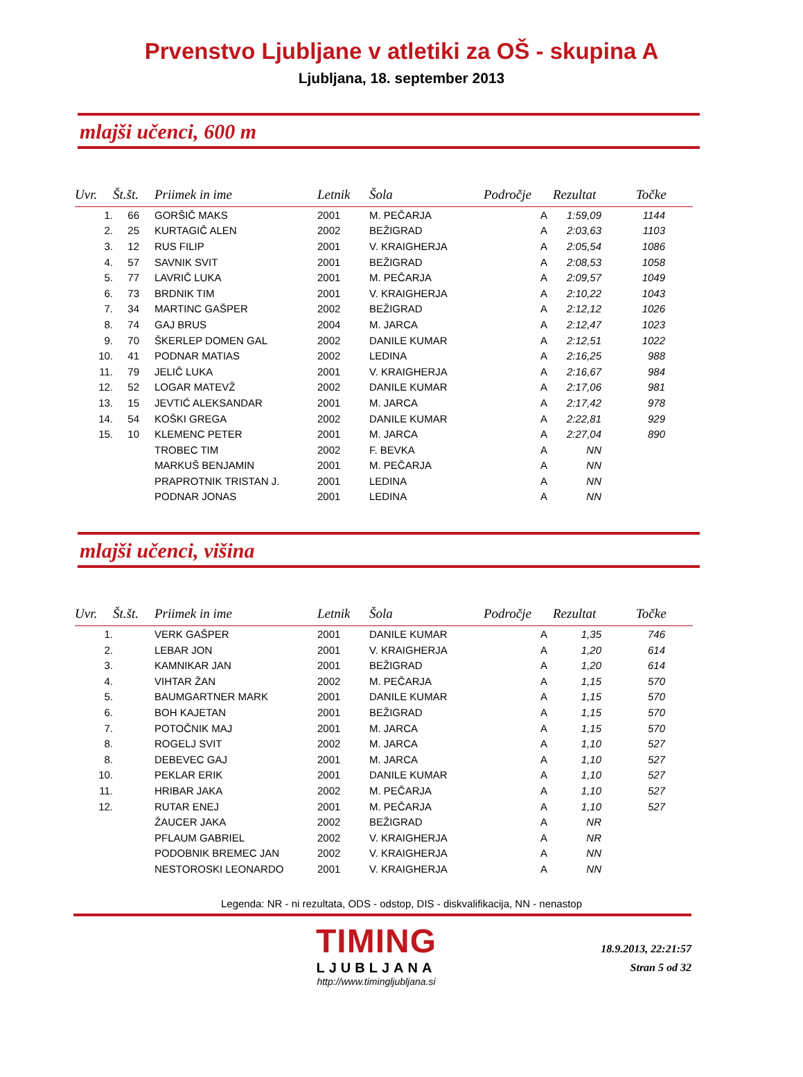Prvenstvo Ljubljane v atletiki za OŠ - skupina A
Ljubljana, 18. september 2013
mlajši učenci, 600 m
| Uvr. | Št.št. | Priimek in ime | Letnik | Šola | Področje | Rezultat | Točke |
| --- | --- | --- | --- | --- | --- | --- | --- |
| 1. | 66 | GORŠIČ MAKS | 2001 | M. PEČARJA | A | 1:59,09 | 1144 |
| 2. | 25 | KURTAGIČ ALEN | 2002 | BEŽIGRAD | A | 2:03,63 | 1103 |
| 3. | 12 | RUS FILIP | 2001 | V. KRAIGHERJA | A | 2:05,54 | 1086 |
| 4. | 57 | SAVNIK SVIT | 2001 | BEŽIGRAD | A | 2:08,53 | 1058 |
| 5. | 77 | LAVRIČ LUKA | 2001 | M. PEČARJA | A | 2:09,57 | 1049 |
| 6. | 73 | BRDNIK TIM | 2001 | V. KRAIGHERJA | A | 2:10,22 | 1043 |
| 7. | 34 | MARTINC GAŠPER | 2002 | BEŽIGRAD | A | 2:12,12 | 1026 |
| 8. | 74 | GAJ BRUS | 2004 | M. JARCA | A | 2:12,47 | 1023 |
| 9. | 70 | ŠKERLEP DOMEN GAL | 2002 | DANILE KUMAR | A | 2:12,51 | 1022 |
| 10. | 41 | PODNAR MATIAS | 2002 | LEDINA | A | 2:16,25 | 988 |
| 11. | 79 | JELIČ LUKA | 2001 | V. KRAIGHERJA | A | 2:16,67 | 984 |
| 12. | 52 | LOGAR MATEVŽ | 2002 | DANILE KUMAR | A | 2:17,06 | 981 |
| 13. | 15 | JEVTIĆ ALEKSANDAR | 2001 | M. JARCA | A | 2:17,42 | 978 |
| 14. | 54 | KOŠKI GREGA | 2002 | DANILE KUMAR | A | 2:22,81 | 929 |
| 15. | 10 | KLEMENC PETER | 2001 | M. JARCA | A | 2:27,04 | 890 |
| | | TROBEC TIM | 2002 | F. BEVKA | A | NN | |
| | | MARKUŠ BENJAMIN | 2001 | M. PEČARJA | A | NN | |
| | | PRAPROTNIK TRISTAN J. | 2001 | LEDINA | A | NN | |
| | | PODNAR JONAS | 2001 | LEDINA | A | NN | |
mlajši učenci, višina
| Uvr. | Št.št. | Priimek in ime | Letnik | Šola | Področje | Rezultat | Točke |
| --- | --- | --- | --- | --- | --- | --- | --- |
| 1. | | VERK GAŠPER | 2001 | DANILE KUMAR | A | 1,35 | 746 |
| 2. | | LEBAR JON | 2001 | V. KRAIGHERJA | A | 1,20 | 614 |
| 3. | | KAMNIKAR JAN | 2001 | BEŽIGRAD | A | 1,20 | 614 |
| 4. | | VIHTAR ŽAN | 2002 | M. PEČARJA | A | 1,15 | 570 |
| 5. | | BAUMGARTNER MARK | 2001 | DANILE KUMAR | A | 1,15 | 570 |
| 6. | | BOH KAJETAN | 2001 | BEŽIGRAD | A | 1,15 | 570 |
| 7. | | POTOČNIK MAJ | 2001 | M. JARCA | A | 1,15 | 570 |
| 8. | | ROGELJ SVIT | 2002 | M. JARCA | A | 1,10 | 527 |
| 8. | | DEBEVEC GAJ | 2001 | M. JARCA | A | 1,10 | 527 |
| 10. | | PEKLAR ERIK | 2001 | DANILE KUMAR | A | 1,10 | 527 |
| 11. | | HRIBAR JAKA | 2002 | M. PEČARJA | A | 1,10 | 527 |
| 12. | | RUTAR ENEJ | 2001 | M. PEČARJA | A | 1,10 | 527 |
| | | ŽAUCER JAKA | 2002 | BEŽIGRAD | A | NR | |
| | | PFLAUM GABRIEL | 2002 | V. KRAIGHERJA | A | NR | |
| | | PODOBNIK BREMEC JAN | 2002 | V. KRAIGHERJA | A | NN | |
| | | NESTOROSKI LEONARDO | 2001 | V. KRAIGHERJA | A | NN | |
Legenda: NR - ni rezultata, ODS - odstop, DIS - diskvalifikacija, NN - nenastop
TIMING
LJUBLJANA
http://www.timingljubljana.si
18.9.2013, 22:21:57
Stran 5 od 32